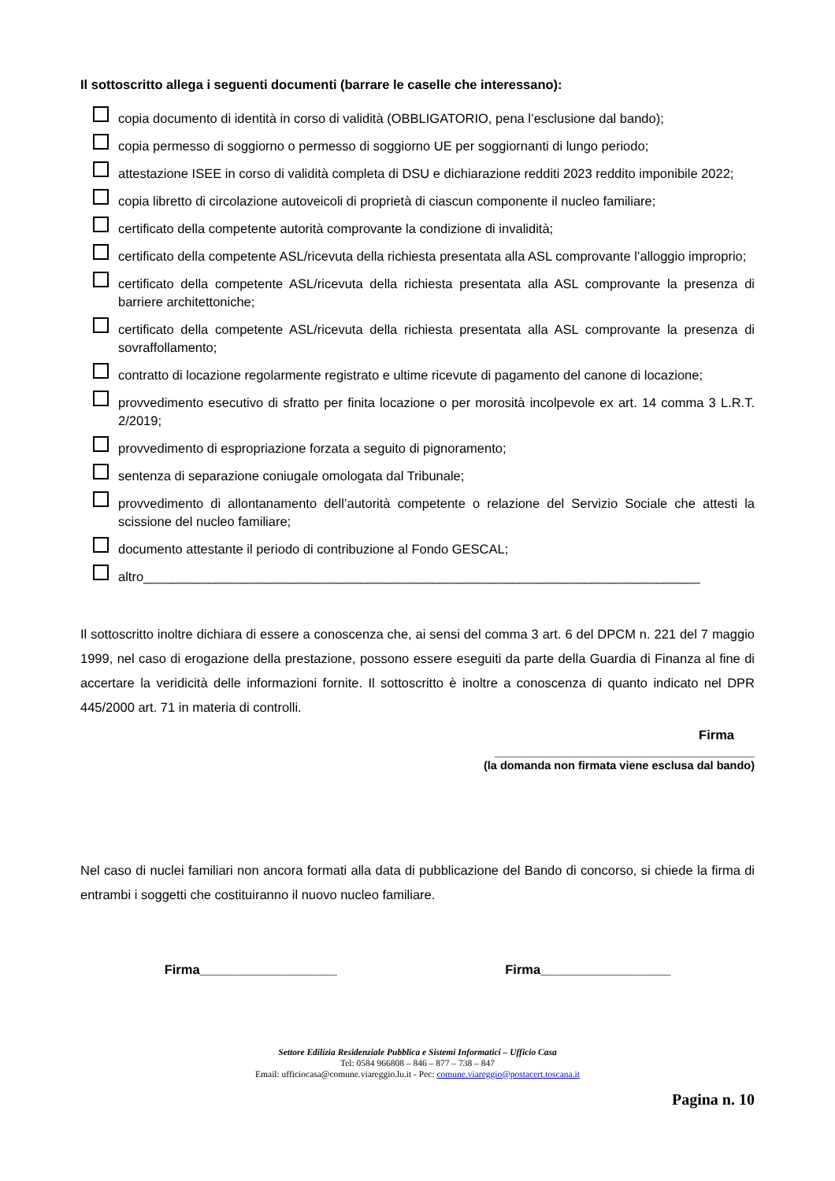Il sottoscritto allega i seguenti documenti (barrare le caselle che interessano):
copia documento di identità in corso di validità (OBBLIGATORIO, pena l’esclusione dal bando);
copia permesso di soggiorno o permesso di soggiorno UE per soggiornanti di lungo periodo;
attestazione ISEE in corso di validità completa di DSU e dichiarazione redditi 2023 reddito imponibile 2022;
copia libretto di circolazione autoveicoli di proprietà di ciascun componente il nucleo familiare;
certificato della competente autorità comprovante la condizione di invalidità;
certificato della competente ASL/ricevuta della richiesta presentata alla ASL comprovante l’alloggio improprio;
certificato della competente ASL/ricevuta della richiesta presentata alla ASL comprovante la presenza di barriere architettoniche;
certificato della competente ASL/ricevuta della richiesta presentata alla ASL comprovante la presenza di sovraffollamento;
contratto di locazione regolarmente registrato e ultime ricevute di pagamento del canone di locazione;
provvedimento esecutivo di sfratto per finita locazione o per morosità incolpevole ex art. 14 comma 3 L.R.T. 2/2019;
provvedimento di espropriazione forzata a seguito di pignoramento;
sentenza di separazione coniugale omologata dal Tribunale;
provvedimento di allontanamento dell’autorità competente o relazione del Servizio Sociale che attesti la scissione del nucleo familiare;
documento attestante il periodo di contribuzione al Fondo GESCAL;
altro_____________________________________________________________________________
Il sottoscritto inoltre dichiara di essere a conoscenza che, ai sensi del comma 3 art. 6 del DPCM n. 221 del 7 maggio 1999, nel caso di erogazione della prestazione, possono essere eseguiti da parte della Guardia di Finanza al fine di accertare la veridicità delle informazioni fornite. Il sottoscritto è inoltre a conoscenza di quanto indicato nel DPR 445/2000 art. 71 in materia di controlli.
Firma
____________________________________
(la domanda non firmata viene esclusa dal bando)
Nel caso di nuclei familiari non ancora formati alla data di pubblicazione del Bando di concorso, si chiede la firma di entrambi i soggetti che costituiranno il nuovo nucleo familiare.
Firma___________________ Firma__________________
Settore Edilizia Residenziale Pubblica e Sistemi Informatici – Ufficio Casa
Tel: 0584 966808 – 846 – 877 – 738 – 847
Email: ufficiocasa@comune.viareggio.lu.it - Pec: comune.viareggio@postacert.toscana.it
Pagina n. 10